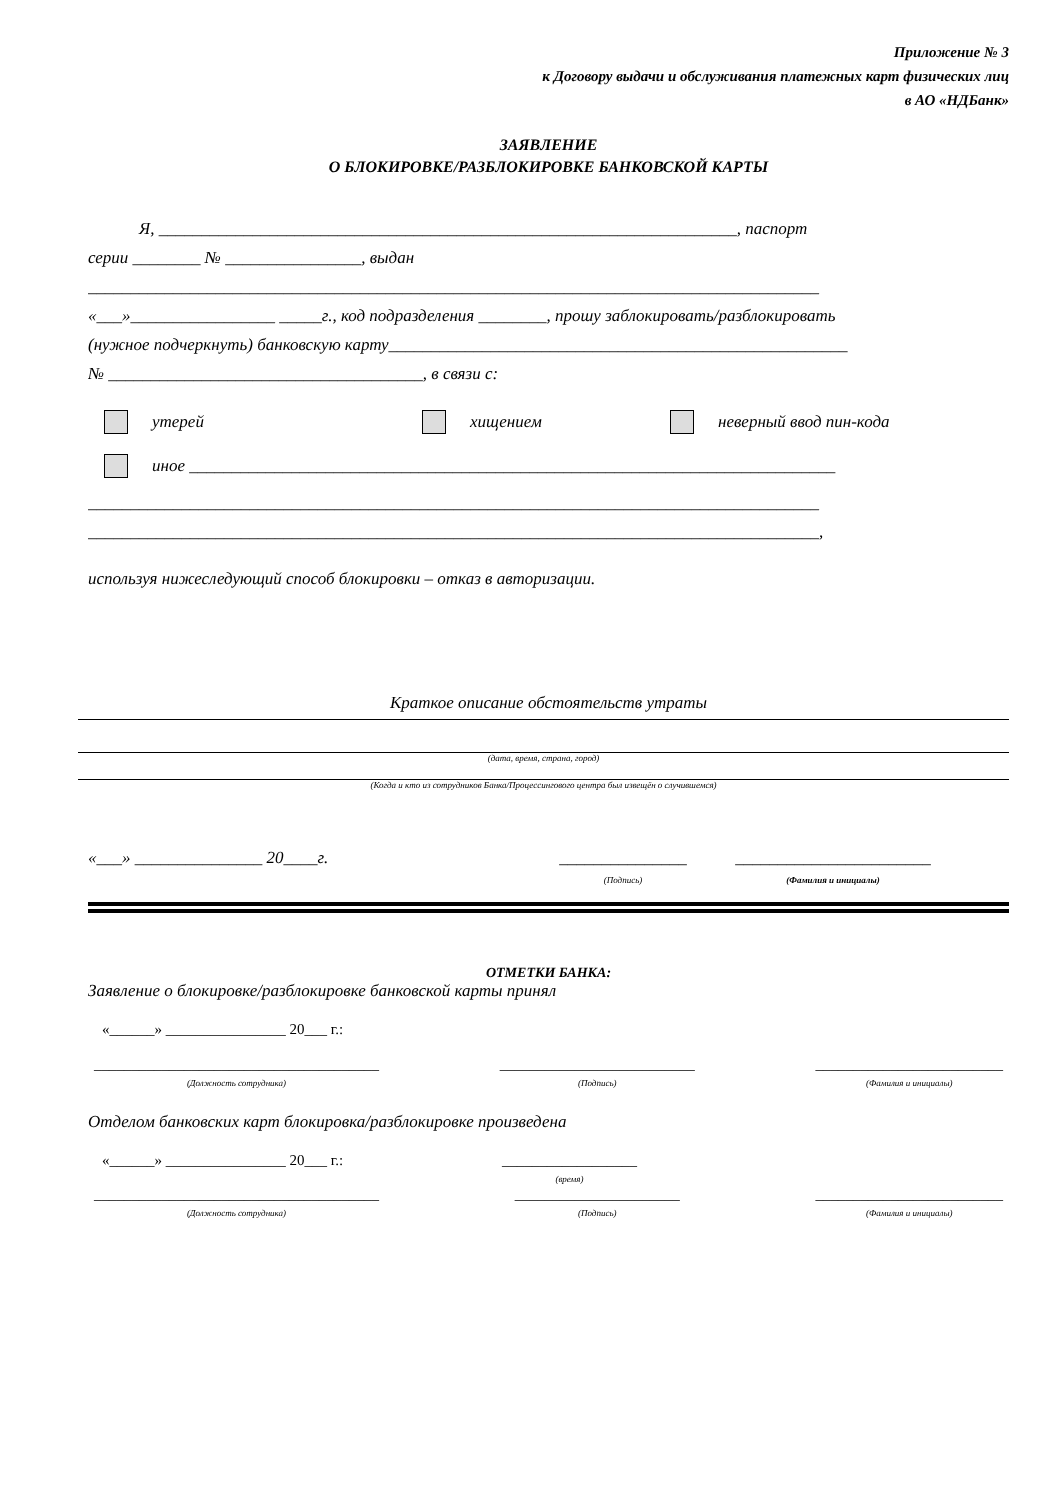Приложение № 3
к Договору выдачи и обслуживания платежных карт физических лиц
в АО «НДБанк»
ЗАЯВЛЕНИЕ
О БЛОКИРОВКЕ/РАЗБЛОКИРОВКЕ БАНКОВСКОЙ КАРТЫ
Я, ____________________________________________________________________, паспорт
серии ________ № ________________, выдан
______________________________________________________________________________________
«___»_________________ _____г., код подразделения ________, прошу заблокировать/разблокировать
(нужное подчеркнуть) банковскую карту______________________________________________________
№ _____________________________________, в связи с:
утерей хищением неверный ввод пин-кода
иное ____________________________________________________________________________
______________________________________________________________________________________
______________________________________________________________________________________,
используя нижеследующий способ блокировки – отказ в авторизации.
Краткое описание обстоятельств утраты
(дата, время, страна, город)
(Когда и кто из сотрудников Банка/Процессингового центра был извещён о случившемся)
«___» _______________ 20____г. _______________
(Подпись) _______________________
(Фамилия и инициалы)
ОТМЕТКИ БАНКА:
Заявление о блокировке/разблокировке банковской карты принял
«______» ________________ 20___ г.:
______________________________________
(Должность сотрудника)
__________________________
(Подпись)
_________________________
(Фамилия и инициалы)
Отделом банковских карт блокировка/разблокировке произведена
«______» ________________ 20___ г.: __________________
(время)
______________________________________
(Должность сотрудника)
______________________
(Подпись)
_________________________
(Фамилия и инициалы)